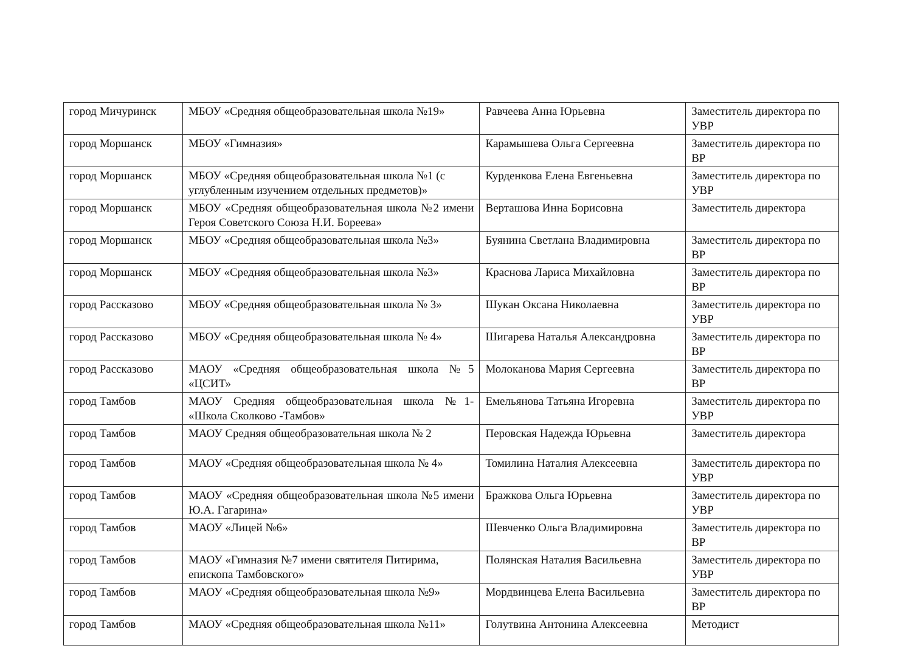| город Мичуринск | МБОУ «Средняя общеобразовательная школа №19» | Равчеева Анна Юрьевна | Заместитель директора по УВР |
| город Моршанск | МБОУ «Гимназия» | Карамышева Ольга Сергеевна | Заместитель директора по ВР |
| город Моршанск | МБОУ «Средняя общеобразовательная школа №1 (с углубленным изучением отдельных предметов)» | Курденкова Елена Евгеньевна | Заместитель директора по УВР |
| город Моршанск | МБОУ «Средняя общеобразовательная школа №2 имени Героя Советского Союза Н.И. Бореева» | Верташова Инна Борисовна | Заместитель директора |
| город Моршанск | МБОУ «Средняя общеобразовательная школа №3» | Буянина Светлана Владимировна | Заместитель директора по ВР |
| город Моршанск | МБОУ «Средняя общеобразовательная школа №3» | Краснова Лариса Михайловна | Заместитель директора по ВР |
| город Рассказово | МБОУ «Средняя общеобразовательная школа № 3» | Шукан Оксана Николаевна | Заместитель директора по УВР |
| город Рассказово | МБОУ «Средняя общеобразовательная школа № 4» | Шигарева Наталья Александровна | Заместитель директора по ВР |
| город Рассказово | МАОУ «Средняя общеобразовательная школа №5 «ЦСИТ» | Молоканова Мария Сергеевна | Заместитель директора по ВР |
| город Тамбов | МАОУ Средняя общеобразовательная школа №1- «Школа Сколково -Тамбов» | Емельянова Татьяна Игоревна | Заместитель директора по УВР |
| город Тамбов | МАОУ Средняя общеобразовательная школа № 2 | Перовская Надежда Юрьевна | Заместитель директора |
| город Тамбов | МАОУ «Средняя общеобразовательная школа № 4» | Томилина Наталия Алексеевна | Заместитель директора по УВР |
| город Тамбов | МАОУ «Средняя общеобразовательная школа №5 имени Ю.А. Гагарина» | Бражкова Ольга Юрьевна | Заместитель директора по УВР |
| город Тамбов | МАОУ «Лицей №6» | Шевченко Ольга Владимировна | Заместитель директора по ВР |
| город Тамбов | МАОУ «Гимназия №7 имени святителя Питирима, епископа Тамбовского» | Полянская Наталия Васильевна | Заместитель директора по УВР |
| город Тамбов | МАОУ «Средняя общеобразовательная школа №9» | Мордвинцева Елена Васильевна | Заместитель директора по ВР |
| город Тамбов | МАОУ «Средняя общеобразовательная школа №11» | Голутвина Антонина Алексеевна | Методист |